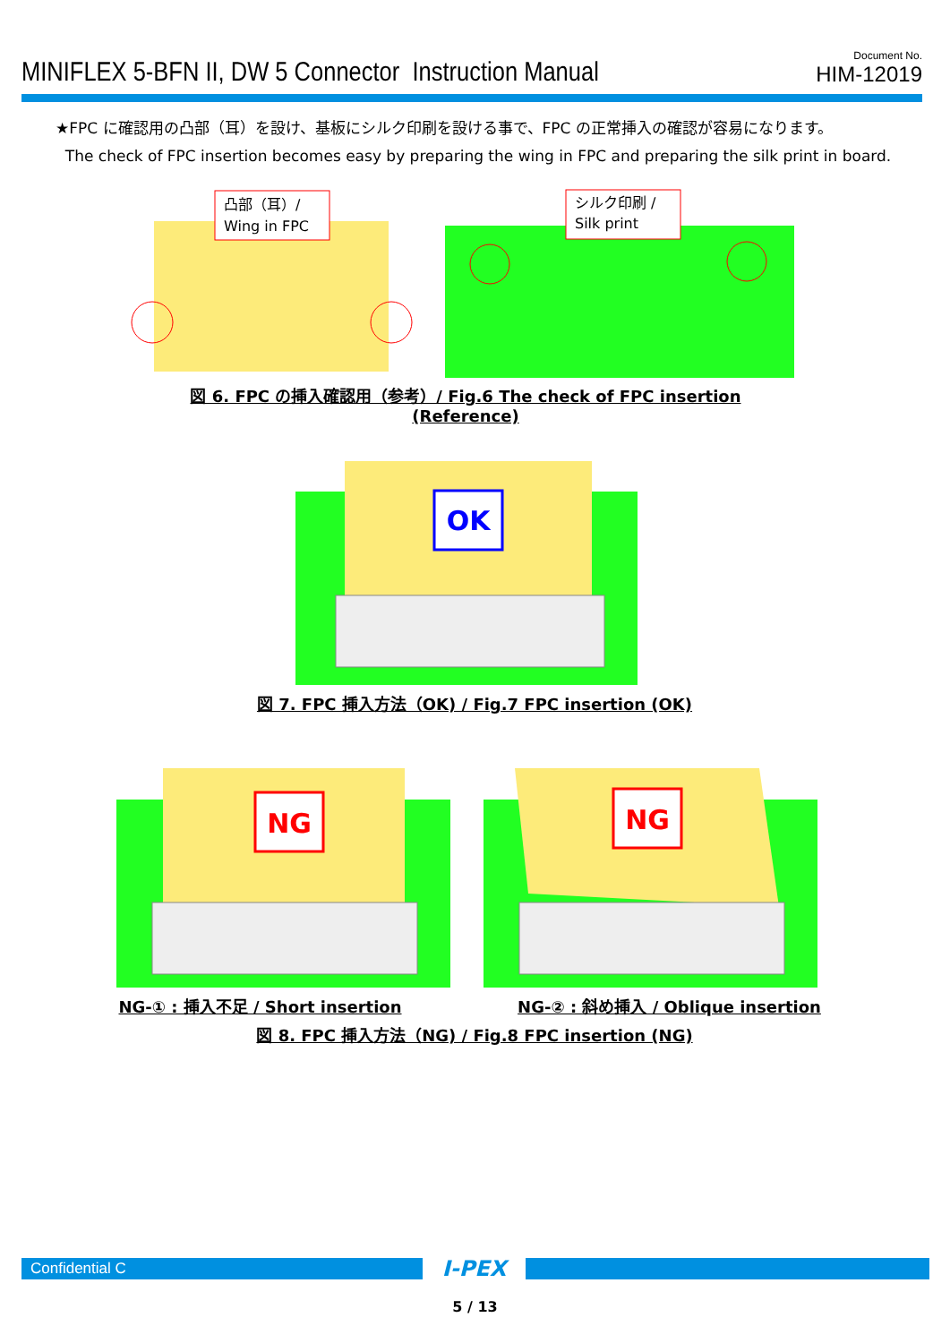MINIFLEX 5-BFN II, DW 5 Connector Instruction Manual
Document No.
HIM-12019
★FPC に確認用の凸部（耳）を設け、基板にシルク印刷を設ける事で、FPC の正常挿入の確認が容易になります。
The check of FPC insertion becomes easy by preparing the wing in FPC and preparing the silk print in board.
凸部（耳）/
Wing in FPC
シルク印刷 /
Silk print
図 6. FPC の挿入確認用（参考）/ Fig.6 The check of FPC insertion (Reference)
OK
図 7. FPC 挿入方法（OK) / Fig.7 FPC insertion (OK)
NG
NG
NG-① : 挿入不足 / Short insertion
NG-② : 斜め挿入 / Oblique insertion
図 8. FPC 挿入方法（NG) / Fig.8 FPC insertion (NG)
Confidential C
I-PEX
5 / 13